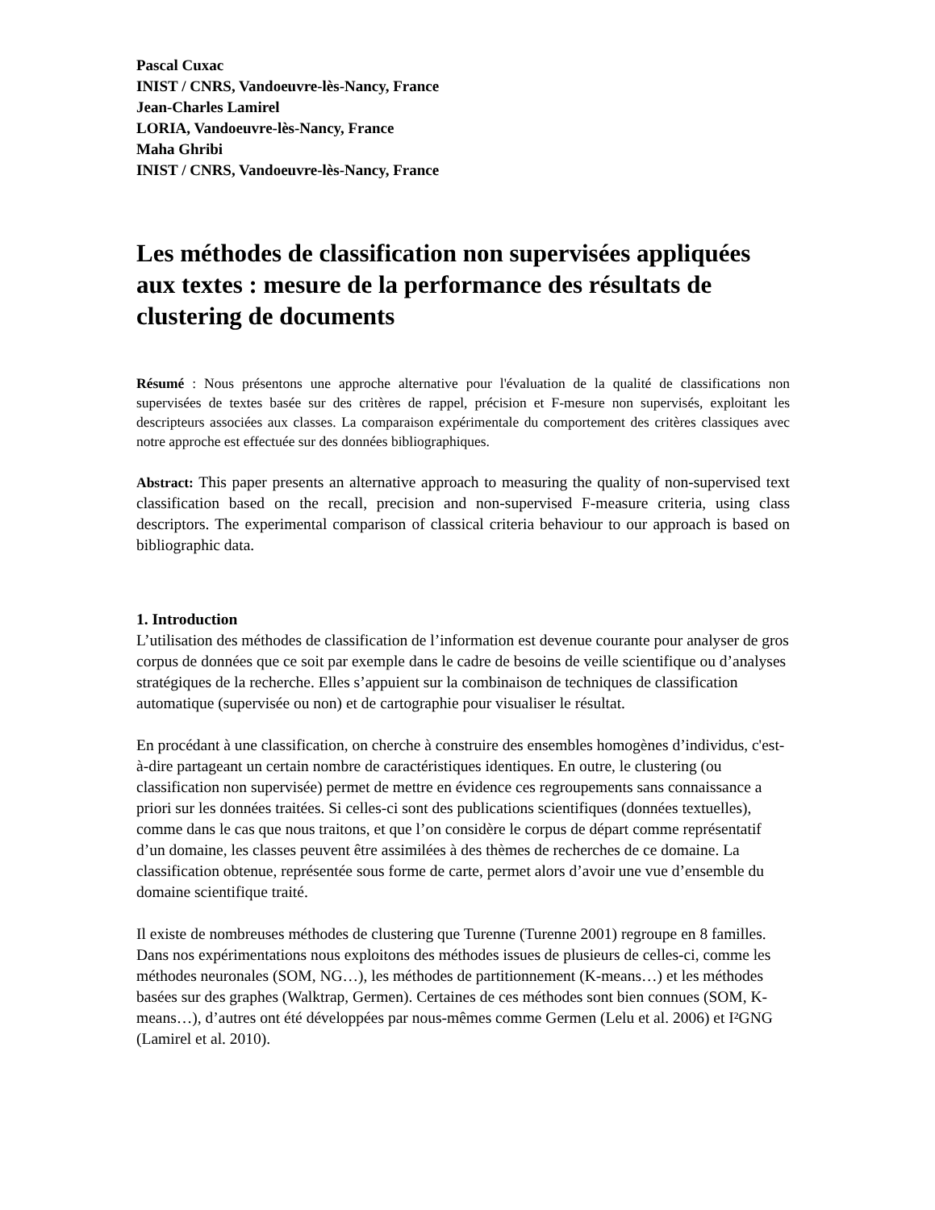Pascal Cuxac
INIST / CNRS, Vandoeuvre-lès-Nancy, France
Jean-Charles Lamirel
LORIA, Vandoeuvre-lès-Nancy, France
Maha Ghribi
INIST / CNRS, Vandoeuvre-lès-Nancy, France
Les méthodes de classification non supervisées appliquées aux textes : mesure de la performance des résultats de clustering de documents
Résumé : Nous présentons une approche alternative pour l'évaluation de la qualité de classifications non supervisées de textes basée sur des critères de rappel, précision et F-mesure non supervisés, exploitant les descripteurs associées aux classes. La comparaison expérimentale du comportement des critères classiques avec notre approche est effectuée sur des données bibliographiques.
Abstract: This paper presents an alternative approach to measuring the quality of non-supervised text classification based on the recall, precision and non-supervised F-measure criteria, using class descriptors. The experimental comparison of classical criteria behaviour to our approach is based on bibliographic data.
1. Introduction
L’utilisation des méthodes de classification de l’information est devenue courante pour analyser de gros corpus de données que ce soit par exemple dans le cadre de besoins de veille scientifique ou d’analyses stratégiques de la recherche. Elles s’appuient sur la combinaison de techniques de classification automatique (supervisée ou non) et de cartographie pour visualiser le résultat.
En procédant à une classification, on cherche à construire des ensembles homogènes d’individus, c'est-à-dire partageant un certain nombre de caractéristiques identiques. En outre, le clustering (ou classification non supervisée) permet de mettre en évidence ces regroupements sans connaissance a priori sur les données traitées. Si celles-ci sont des publications scientifiques (données textuelles), comme dans le cas que nous traitons, et que l’on considère le corpus de départ comme représentatif d’un domaine, les classes peuvent être assimilées à des thèmes de recherches de ce domaine. La classification obtenue, représentée sous forme de carte, permet alors d’avoir une vue d’ensemble du domaine scientifique traité.
Il existe de nombreuses méthodes de clustering que Turenne (Turenne 2001) regroupe en 8 familles. Dans nos expérimentations nous exploitons des méthodes issues de plusieurs de celles-ci, comme les méthodes neuronales (SOM, NG…), les méthodes de partitionnement (K-means…) et les méthodes basées sur des graphes (Walktrap, Germen). Certaines de ces méthodes sont bien connues (SOM, K-means…), d’autres ont été développées par nous-mêmes comme Germen (Lelu et al. 2006) et I²GNG (Lamirel et al. 2010).